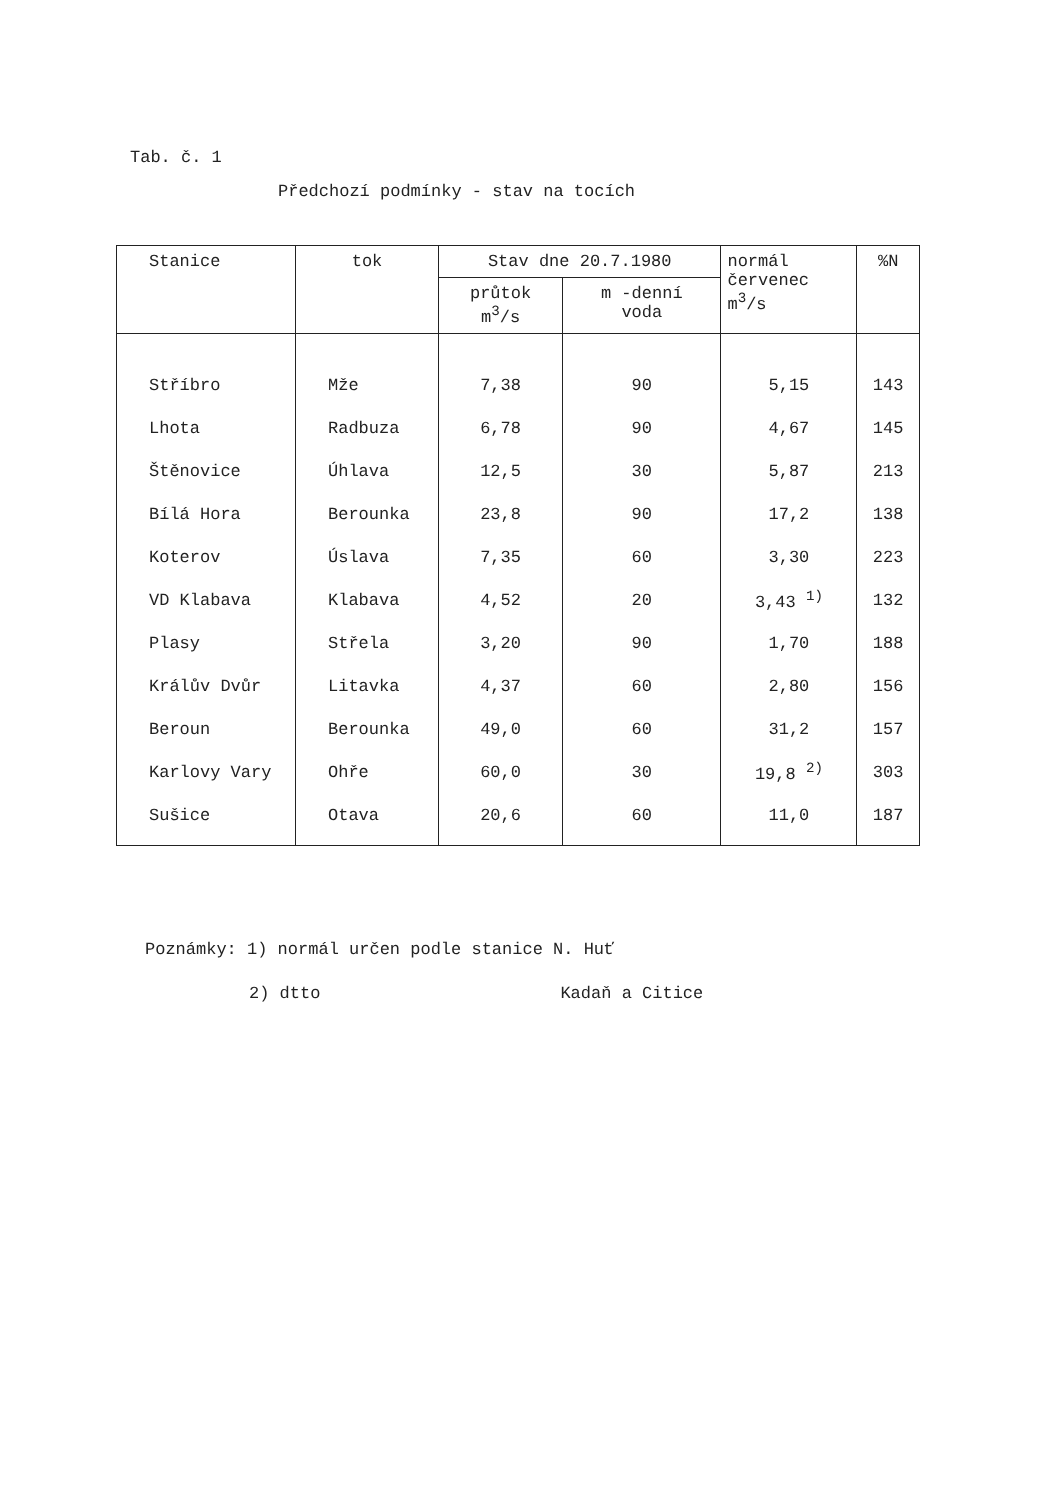Tab. č. 1
Předchozí podmínky - stav na tocích
| Stanice | tok | Stav dne 20.7.1980 | | normál červenec m<sup>3</sup>/s | %N |
| --- | --- | --- | --- | --- | --- |
| | | průtok m<sup>3</sup>/s | m -denní voda | | |
| Stříbro | Mže | 7,38 | 90 | 5,15 | 143 |
| Lhota | Radbuza | 6,78 | 90 | 4,67 | 145 |
| Štěnovice | Úhlava | 12,5 | 30 | 5,87 | 213 |
| Bílá Hora | Berounka | 23,8 | 90 | 17,2 | 138 |
| Koterov | Úslava | 7,35 | 60 | 3,30 | 223 |
| VD Klabava | Klabava | 4,52 | 20 | 3,43 <sup>1)</sup> | 132 |
| Plasy | Střela | 3,20 | 90 | 1,70 | 188 |
| Králův Dvůr | Litavka | 4,37 | 60 | 2,80 | 156 |
| Beroun | Berounka | 49,0 | 60 | 31,2 | 157 |
| Karlovy Vary | Ohře | 60,0 | 30 | 19,8 <sup>2)</sup> | 303 |
| Sušice | Otava | 20,6 | 60 | 11,0 | 187 |
Poznámky: 1) normál určen podle stanice N. Huť
2) dtto Kadaň a Citice